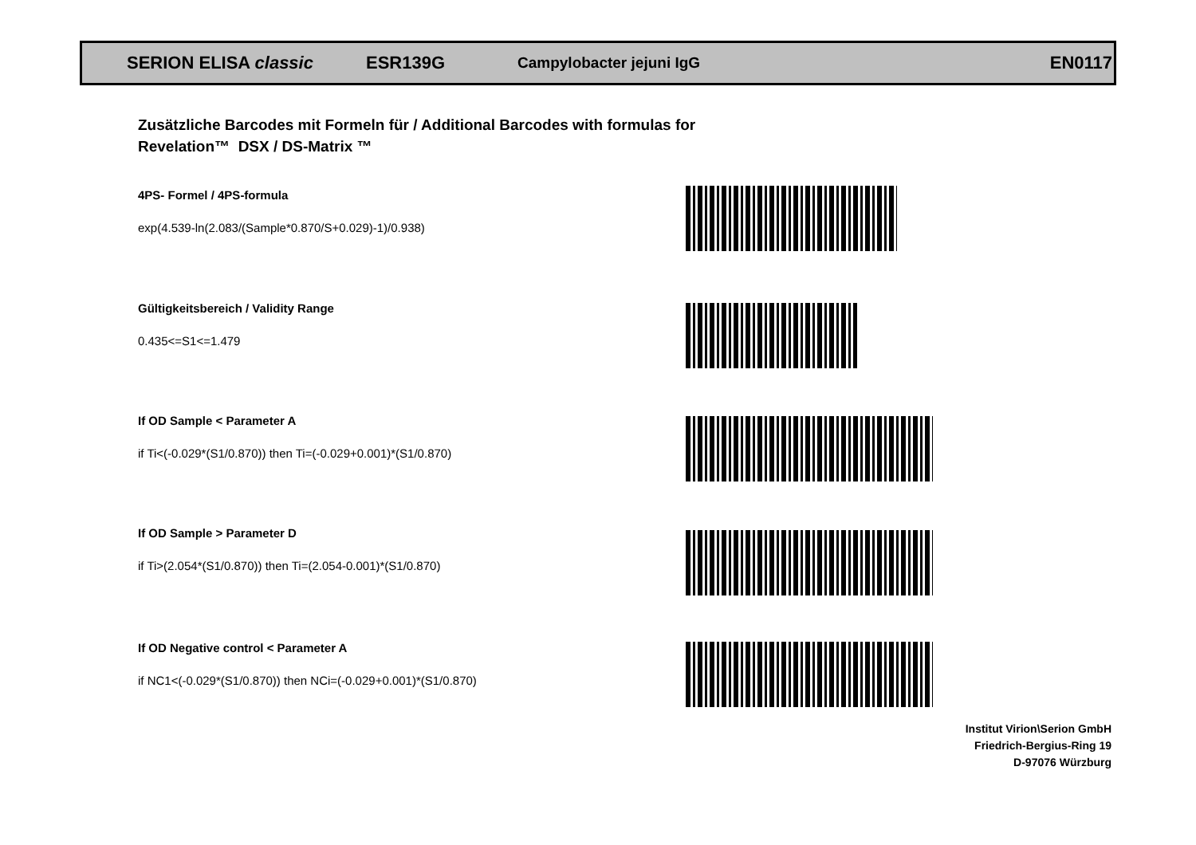SERION ELISA classic ESR139G Campylobacter jejuni IgG EN0117
Zusätzliche Barcodes mit Formeln für / Additional Barcodes with formulas for
Revelation™ DSX / DS-Matrix ™
4PS- Formel / 4PS-formula
exp(4.539-ln(2.083/(Sample*0.870/S+0.029)-1)/0.938)
Gültigkeitsbereich / Validity Range
0.435<=S1<=1.479
If OD Sample < Parameter A
if Ti<(-0.029*(S1/0.870)) then Ti=(-0.029+0.001)*(S1/0.870)
If OD Sample > Parameter D
if Ti>(2.054*(S1/0.870)) then Ti=(2.054-0.001)*(S1/0.870)
If OD Negative control < Parameter A
if NC1<(-0.029*(S1/0.870)) then NCi=(-0.029+0.001)*(S1/0.870)
Institut Virion\Serion GmbH
Friedrich-Bergius-Ring 19
D-97076 Würzburg